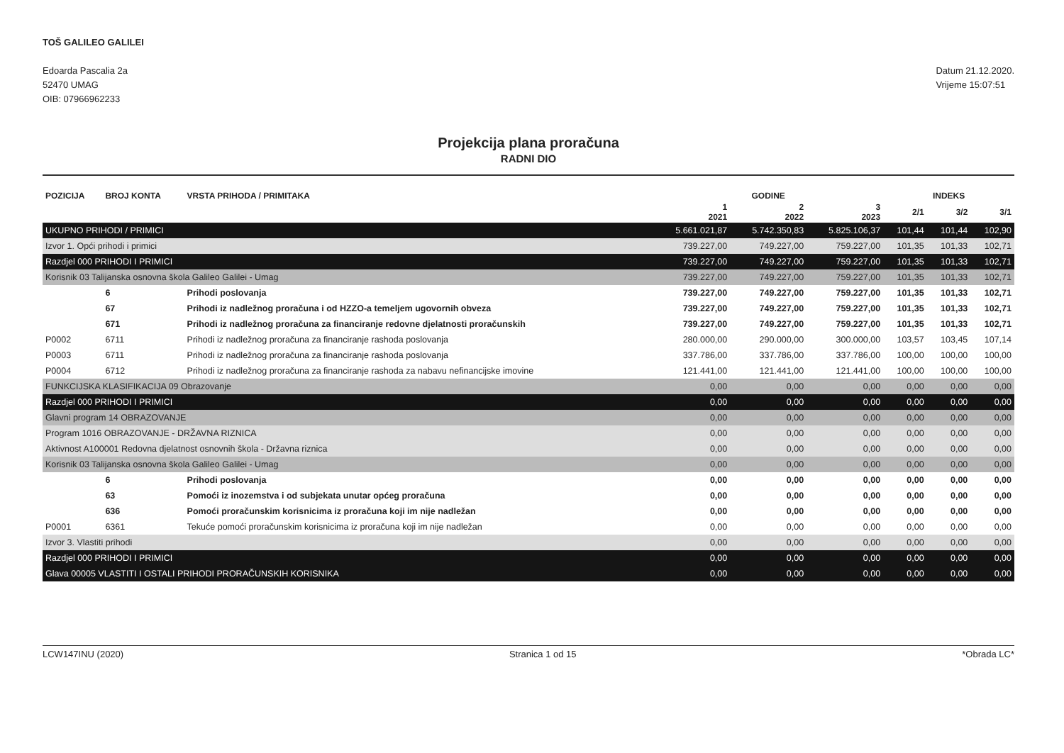TOŠ GALILEO GALILEI
Edoarda Pascalia 2a
52470 UMAG
OIB: 07966962233
Datum 21.12.2020.
Vrijeme 15:07:51
Projekcija plana proračuna
RADNI DIO
| POZICIJA | BROJ KONTA | VRSTA PRIHODA / PRIMITAKA | GODINE | | | INDEKS | | |
| --- | --- | --- | --- | --- | --- | --- | --- | --- |
| | | | 1 2021 | 2 2022 | 3 2023 | 2/1 | 3/2 | 3/1 |
| UKUPNO PRIHODI / PRIMICI | | | 5.661.021,87 | 5.742.350,83 | 5.825.106,37 | 101,44 | 101,44 | 102,90 |
| Izvor 1. Opći prihodi i primici | | | 739.227,00 | 749.227,00 | 759.227,00 | 101,35 | 101,33 | 102,71 |
| Razdjel 000 PRIHODI I PRIMICI | | | 739.227,00 | 749.227,00 | 759.227,00 | 101,35 | 101,33 | 102,71 |
| Korisnik 03 Talijanska osnovna škola Galileo Galilei - Umag | | | 739.227,00 | 749.227,00 | 759.227,00 | 101,35 | 101,33 | 102,71 |
| | 6 | Prihodi poslovanja | 739.227,00 | 749.227,00 | 759.227,00 | 101,35 | 101,33 | 102,71 |
| | 67 | Prihodi iz nadležnog proračuna i od HZZO-a temeljem ugovornih obveza | 739.227,00 | 749.227,00 | 759.227,00 | 101,35 | 101,33 | 102,71 |
| | 671 | Prihodi iz nadležnog proračuna za financiranje redovne djelatnosti proračunskih | 739.227,00 | 749.227,00 | 759.227,00 | 101,35 | 101,33 | 102,71 |
| P0002 | 6711 | Prihodi iz nadležnog proračuna za financiranje rashoda poslovanja | 280.000,00 | 290.000,00 | 300.000,00 | 103,57 | 103,45 | 107,14 |
| P0003 | 6711 | Prihodi iz nadležnog proračuna za financiranje rashoda poslovanja | 337.786,00 | 337.786,00 | 337.786,00 | 100,00 | 100,00 | 100,00 |
| P0004 | 6712 | Prihodi iz nadležnog proračuna za financiranje rashoda za nabavu nefinancijske imovine | 121.441,00 | 121.441,00 | 121.441,00 | 100,00 | 100,00 | 100,00 |
| FUNKCIJSKA KLASIFIKACIJA 09 Obrazovanje | | | 0,00 | 0,00 | 0,00 | 0,00 | 0,00 | 0,00 |
| Razdjel 000 PRIHODI I PRIMICI | | | 0,00 | 0,00 | 0,00 | 0,00 | 0,00 | 0,00 |
| Glavni program 14 OBRAZOVANJE | | | 0,00 | 0,00 | 0,00 | 0,00 | 0,00 | 0,00 |
| Program 1016 OBRAZOVANJE - DRŽAVNA RIZNICA | | | 0,00 | 0,00 | 0,00 | 0,00 | 0,00 | 0,00 |
| Aktivnost A100001 Redovna djelatnost osnovnih škola - Državna riznica | | | 0,00 | 0,00 | 0,00 | 0,00 | 0,00 | 0,00 |
| Korisnik 03 Talijanska osnovna škola Galileo Galilei - Umag | | | 0,00 | 0,00 | 0,00 | 0,00 | 0,00 | 0,00 |
| | 6 | Prihodi poslovanja | 0,00 | 0,00 | 0,00 | 0,00 | 0,00 | 0,00 |
| | 63 | Pomoći iz inozemstva i od subjekata unutar općeg proračuna | 0,00 | 0,00 | 0,00 | 0,00 | 0,00 | 0,00 |
| | 636 | Pomoći proračunskim korisnicima iz proračuna koji im nije nadležan | 0,00 | 0,00 | 0,00 | 0,00 | 0,00 | 0,00 |
| P0001 | 6361 | Tekuće pomoći proračunskim korisnicima iz proračuna koji im nije nadležan | 0,00 | 0,00 | 0,00 | 0,00 | 0,00 | 0,00 |
| Izvor 3. Vlastiti prihodi | | | 0,00 | 0,00 | 0,00 | 0,00 | 0,00 | 0,00 |
| Razdjel 000 PRIHODI I PRIMICI | | | 0,00 | 0,00 | 0,00 | 0,00 | 0,00 | 0,00 |
| Glava 00005 VLASTITI I OSTALI PRIHODI PRORAČUNSKIH KORISNIKA | | | 0,00 | 0,00 | 0,00 | 0,00 | 0,00 | 0,00 |
LCW147INU (2020) Stranica 1 od 15 *Obrada LC*